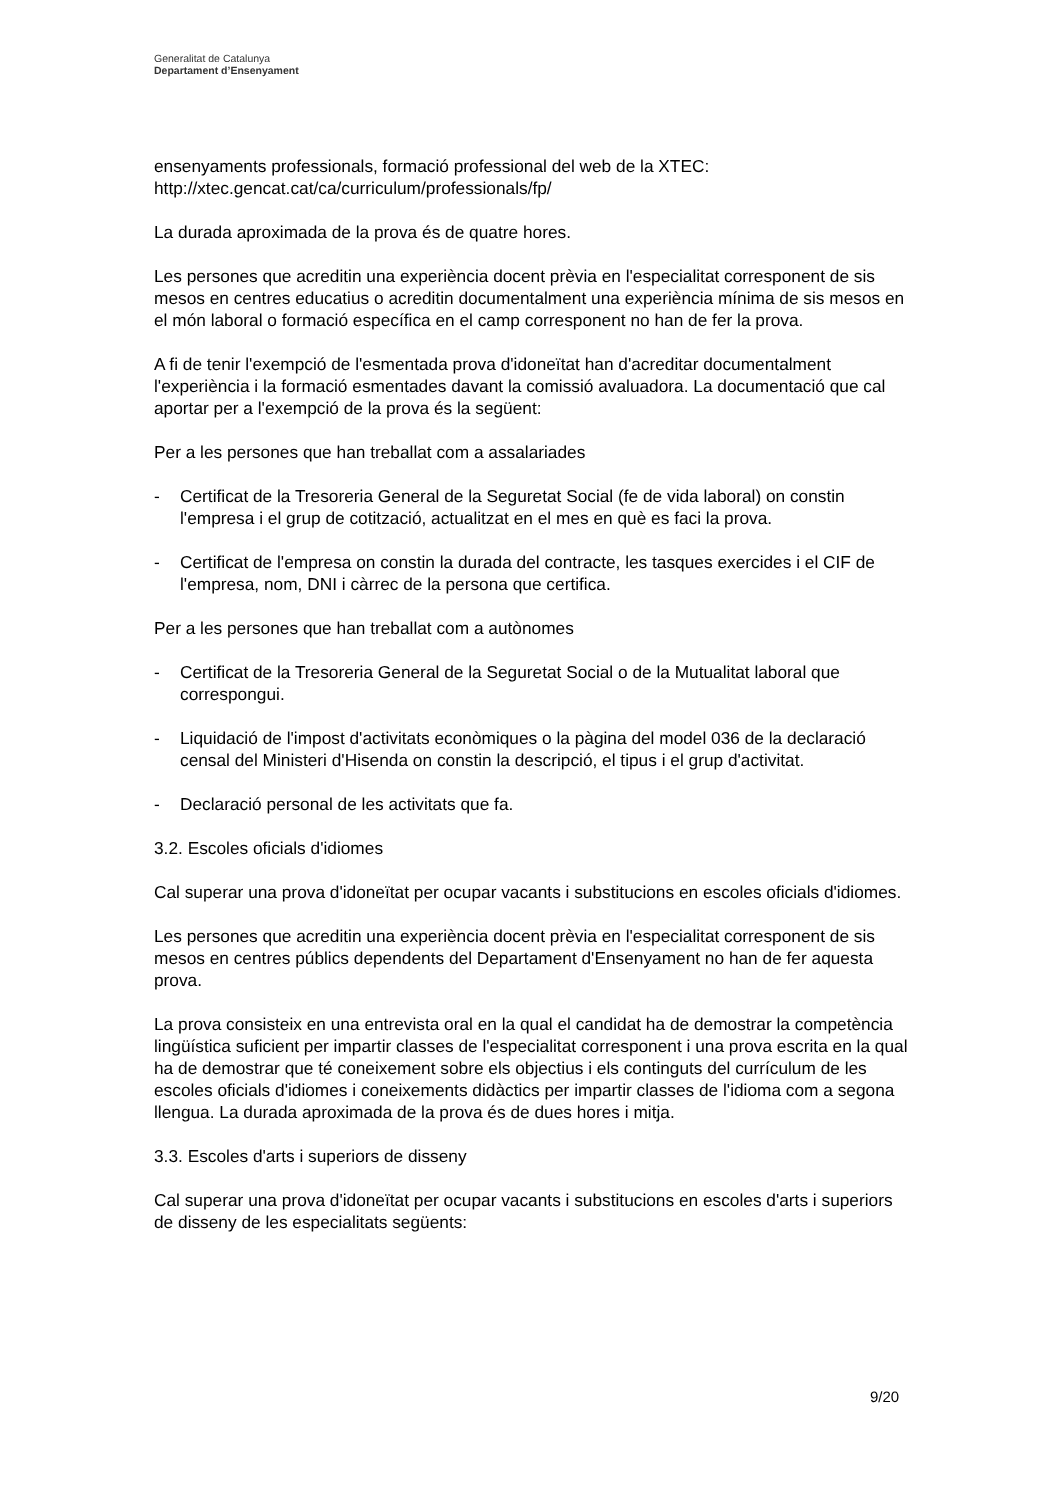Generalitat de Catalunya
Departament d’Ensenyament
ensenyaments professionals, formació professional del web de la XTEC: http://xtec.gencat.cat/ca/curriculum/professionals/fp/
La durada aproximada de la prova és de quatre hores.
Les persones que acreditin una experiència docent prèvia en l'especialitat corresponent de sis mesos en centres educatius o acreditin documentalment una experiència mínima de sis mesos en el món laboral o formació específica en el camp corresponent no han de fer la prova.
A fi de tenir l'exempció de l'esmentada prova d'idoneïtat han d'acreditar documentalment l'experiència i la formació esmentades davant la comissió avaluadora. La documentació que cal aportar per a l'exempció de la prova és la següent:
Per a les persones que han treballat com a assalariades
- Certificat de la Tresoreria General de la Seguretat Social (fe de vida laboral) on constin l'empresa i el grup de cotització, actualitzat en el mes en què es faci la prova.
- Certificat de l'empresa on constin la durada del contracte, les tasques exercides i el CIF de l'empresa, nom, DNI i càrrec de la persona que certifica.
Per a les persones que han treballat com a autònomes
- Certificat de la Tresoreria General de la Seguretat Social o de la Mutualitat laboral que correspongui.
- Liquidació de l'impost d'activitats econòmiques o la pàgina del model 036 de la declaració censal del Ministeri d'Hisenda on constin la descripció, el tipus i el grup d'activitat.
- Declaració personal de les activitats que fa.
3.2. Escoles oficials d'idiomes
Cal superar una prova d'idoneïtat per ocupar vacants i substitucions en escoles oficials d'idiomes.
Les persones que acreditin una experiència docent prèvia en l'especialitat corresponent de sis mesos en centres públics dependents del Departament d'Ensenyament no han de fer aquesta prova.
La prova consisteix en una entrevista oral en la qual el candidat ha de demostrar la competència lingüística suficient per impartir classes de l'especialitat corresponent i una prova escrita en la qual ha de demostrar que té coneixement sobre els objectius i els continguts del currículum de les escoles oficials d'idiomes i coneixements didàctics per impartir classes de l'idioma com a segona llengua. La durada aproximada de la prova és de dues hores i mitja.
3.3. Escoles d'arts i superiors de disseny
Cal superar una prova d'idoneïtat per ocupar vacants i substitucions en escoles d'arts i superiors de disseny de les especialitats següents:
9/20